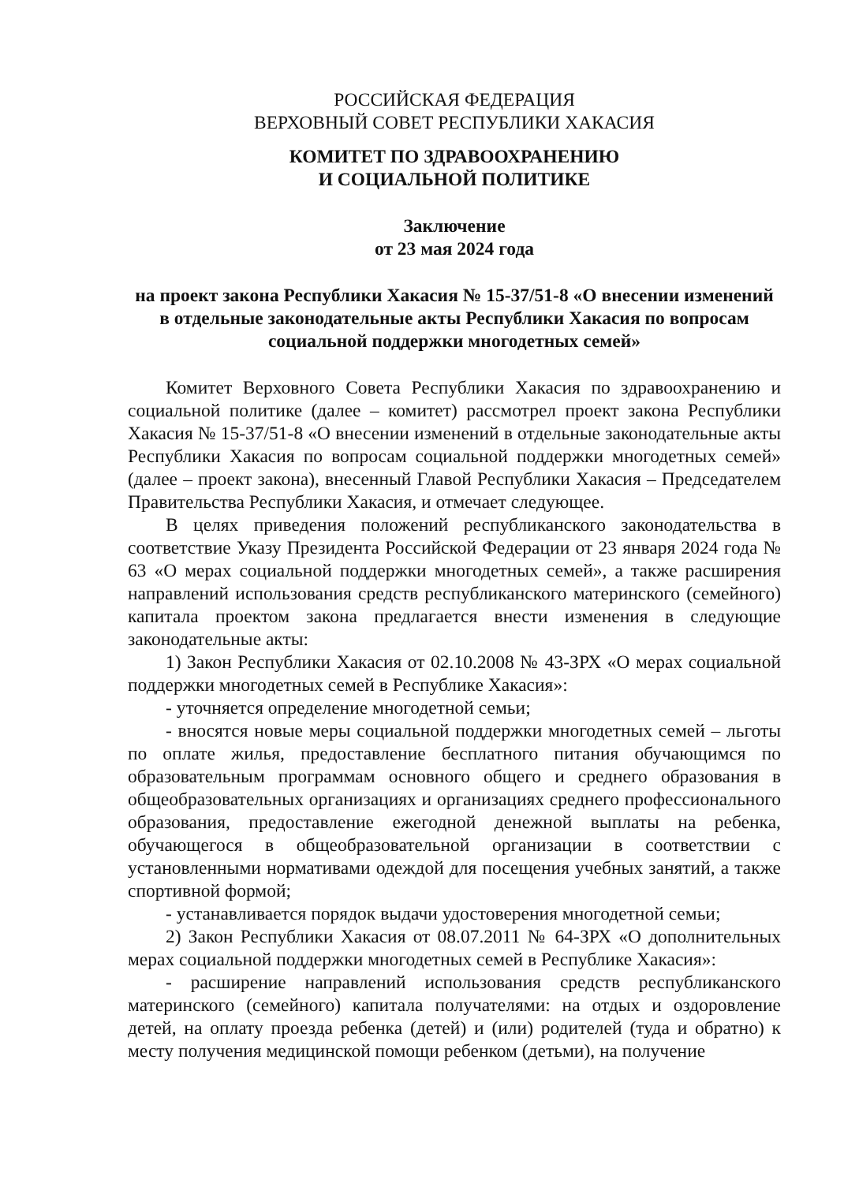РОССИЙСКАЯ ФЕДЕРАЦИЯ
ВЕРХОВНЫЙ СОВЕТ РЕСПУБЛИКИ ХАКАСИЯ
КОМИТЕТ ПО ЗДРАВООХРАНЕНИЮ
И СОЦИАЛЬНОЙ ПОЛИТИКЕ
Заключение
от 23 мая 2024 года
на проект закона Республики Хакасия № 15-37/51-8 «О внесении изменений в отдельные законодательные акты Республики Хакасия по вопросам социальной поддержки многодетных семей»
Комитет Верховного Совета Республики Хакасия по здравоохранению и социальной политике (далее – комитет) рассмотрел проект закона Республики Хакасия № 15-37/51-8 «О внесении изменений в отдельные законодательные акты Республики Хакасия по вопросам социальной поддержки многодетных семей» (далее – проект закона), внесенный Главой Республики Хакасия – Председателем Правительства Республики Хакасия, и отмечает следующее.
В целях приведения положений республиканского законодательства в соответствие Указу Президента Российской Федерации от 23 января 2024 года № 63 «О мерах социальной поддержки многодетных семей», а также расширения направлений использования средств республиканского материнского (семейного) капитала проектом закона предлагается внести изменения в следующие законодательные акты:
1) Закон Республики Хакасия от 02.10.2008 № 43-ЗРХ «О мерах социальной поддержки многодетных семей в Республике Хакасия»:
- уточняется определение многодетной семьи;
- вносятся новые меры социальной поддержки многодетных семей – льготы по оплате жилья, предоставление бесплатного питания обучающимся по образовательным программам основного общего и среднего образования в общеобразовательных организациях и организациях среднего профессионального образования, предоставление ежегодной денежной выплаты на ребенка, обучающегося в общеобразовательной организации в соответствии с установленными нормативами одеждой для посещения учебных занятий, а также спортивной формой;
- устанавливается порядок выдачи удостоверения многодетной семьи;
2) Закон Республики Хакасия от 08.07.2011 № 64-ЗРХ «О дополнительных мерах социальной поддержки многодетных семей в Республике Хакасия»:
- расширение направлений использования средств республиканского материнского (семейного) капитала получателями: на отдых и оздоровление детей, на оплату проезда ребенка (детей) и (или) родителей (туда и обратно) к месту получения медицинской помощи ребенком (детьми), на получение